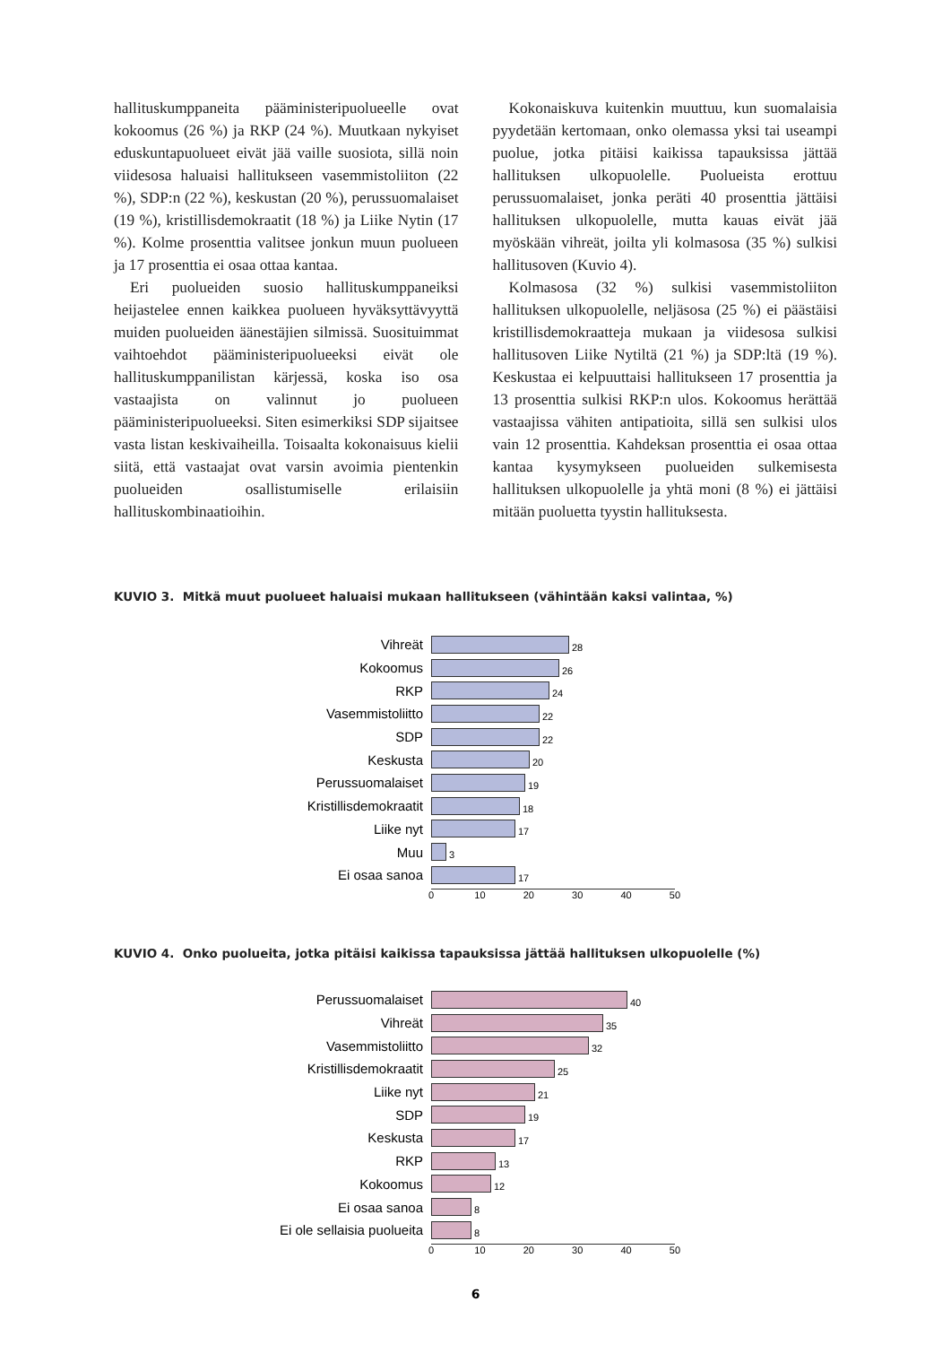hallituskumppaneita pääministeripuolueelle ovat kokoomus (26 %) ja RKP (24 %). Muutkaan nykyiset eduskuntapuolueet eivät jää vaille suosiota, sillä noin viidesosa haluaisi hallitukseen vasemmistoliiton (22 %), SDP:n (22 %), keskustan (20 %), perussuomalaiset (19 %), kristillisdemokraatit (18 %) ja Liike Nytin (17 %). Kolme prosenttia valitsee jonkun muun puolueen ja 17 prosenttia ei osaa ottaa kantaa.
Eri puolueiden suosio hallituskumppaneiksi heijastelee ennen kaikkea puolueen hyväksyttävyyttä muiden puolueiden äänestäjien silmissä. Suosituimmat vaihtoehdot pääministeripuolueeksi eivät ole hallituskumppanilistan kärjessä, koska iso osa vastaajista on valinnut jo puolueen pääministeripuolueeksi. Siten esimerkiksi SDP sijaitsee vasta listan keskivaiheilla. Toisaalta kokonaisuus kielii siitä, että vastaajat ovat varsin avoimia pientenkin puolueiden osallistumiselle erilaisiin hallituskombinaatioihin.
Kokonaiskuva kuitenkin muuttuu, kun suomalaisia pyydetään kertomaan, onko olemassa yksi tai useampi puolue, jotka pitäisi kaikissa tapauksissa jättää hallituksen ulkopuolelle. Puolueista erottuu perussuomalaiset, jonka peräti 40 prosenttia jättäisi hallituksen ulkopuolelle, mutta kauas eivät jää myöskään vihreät, joilta yli kolmasosa (35 %) sulkisi hallitusoven (Kuvio 4).
Kolmasosa (32 %) sulkisi vasemmistoliiton hallituksen ulkopuolelle, neljäsosa (25 %) ei päästäisi kristillisdemokraatteja mukaan ja viidesosa sulkisi hallitusoven Liike Nytiltä (21 %) ja SDP:ltä (19 %). Keskustaa ei kelpuuttaisi hallitukseen 17 prosenttia ja 13 prosenttia sulkisi RKP:n ulos. Kokoomus herättää vastaajissa vähiten antipatioita, sillä sen sulkisi ulos vain 12 prosenttia. Kahdeksan prosenttia ei osaa ottaa kantaa kysymykseen puolueiden sulkemisesta hallituksen ulkopuolelle ja yhtä moni (8 %) ei jättäisi mitään puoluetta tyystin hallituksesta.
KUVIO 3. Mitkä muut puolueet haluaisi mukaan hallitukseen (vähintään kaksi valintaa, %)
Vihreät 28
Kokoomus 26
RKP 24
Vasemmistoliitto 22
SDP 22
Keskusta 20
Perussuomalaiset 19
Kristillisdemokraatit 18
Liike nyt 17
Muu 3
Ei osaa sanoa 17
0 10 20 30 40 50
KUVIO 4. Onko puolueita, jotka pitäisi kaikissa tapauksissa jättää hallituksen ulkopuolelle (%)
Perussuomalaiset 40
Vihreät 35
Vasemmistoliitto 32
Kristillisdemokraatit 25
Liike nyt 21
SDP 19
Keskusta 17
RKP 13
Kokoomus 12
Ei osaa sanoa 8
Ei ole sellaisia puolueita 8
0 10 20 30 40 50
6